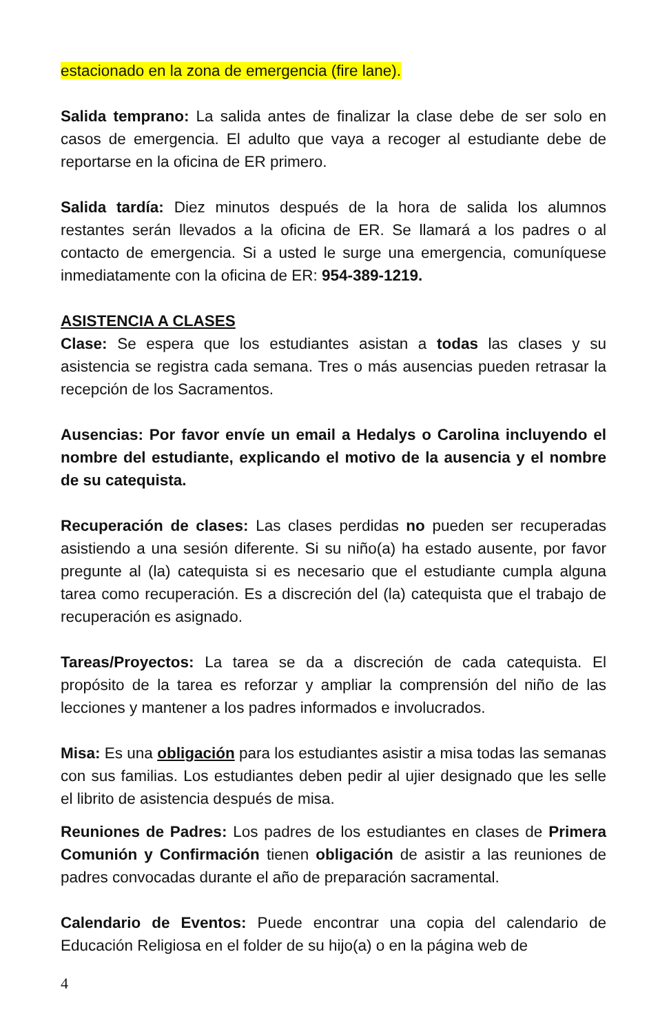estacionado en la zona de emergencia (fire lane).
Salida temprano: La salida antes de finalizar la clase debe de ser solo en casos de emergencia. El adulto que vaya a recoger al estudiante debe de reportarse en la oficina de ER primero.
Salida tardía: Diez minutos después de la hora de salida los alumnos restantes serán llevados a la oficina de ER. Se llamará a los padres o al contacto de emergencia. Si a usted le surge una emergencia, comuníquese inmediatamente con la oficina de ER: 954-389-1219.
ASISTENCIA A CLASES
Clase: Se espera que los estudiantes asistan a todas las clases y su asistencia se registra cada semana. Tres o más ausencias pueden retrasar la recepción de los Sacramentos.
Ausencias: Por favor envíe un email a Hedalys o Carolina incluyendo el nombre del estudiante, explicando el motivo de la ausencia y el nombre de su catequista.
Recuperación de clases: Las clases perdidas no pueden ser recuperadas asistiendo a una sesión diferente. Si su niño(a) ha estado ausente, por favor pregunte al (la) catequista si es necesario que el estudiante cumpla alguna tarea como recuperación. Es a discreción del (la) catequista que el trabajo de recuperación es asignado.
Tareas/Proyectos: La tarea se da a discreción de cada catequista. El propósito de la tarea es reforzar y ampliar la comprensión del niño de las lecciones y mantener a los padres informados e involucrados.
Misa: Es una obligación para los estudiantes asistir a misa todas las semanas con sus familias. Los estudiantes deben pedir al ujier designado que les selle el librito de asistencia después de misa.
Reuniones de Padres: Los padres de los estudiantes en clases de Primera Comunión y Confirmación tienen obligación de asistir a las reuniones de padres convocadas durante el año de preparación sacramental.
Calendario de Eventos: Puede encontrar una copia del calendario de Educación Religiosa en el folder de su hijo(a) o en la página web de
4